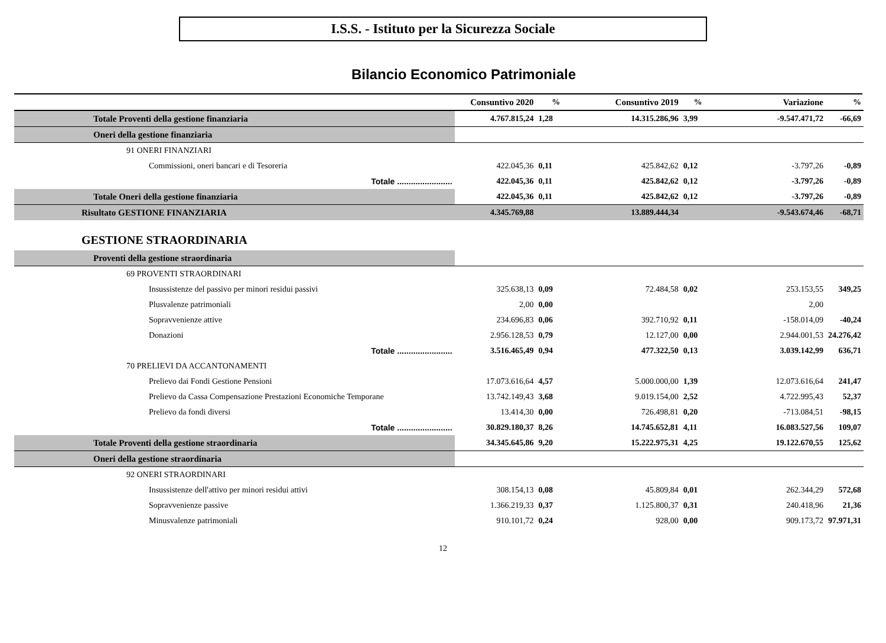I.S.S. - Istituto per la Sicurezza Sociale
Bilancio Economico Patrimoniale
| | Consuntivo 2020 | % | Consuntivo 2019 | % | Variazione | % |
| --- | --- | --- | --- | --- | --- | --- |
| Totale Proventi della gestione finanziaria | 4.767.815,24 | 1,28 | 14.315.286,96 | 3,99 | -9.547.471,72 | -66,69 |
| Oneri della gestione finanziaria | | | | | | |
| 91 ONERI FINANZIARI | | | | | | |
| Commissioni, oneri bancari e di Tesoreria | 422.045,36 | 0,11 | 425.842,62 | 0,12 | -3.797,26 | -0,89 |
| Totale ........................ | 422.045,36 | 0,11 | 425.842,62 | 0,12 | -3.797,26 | -0,89 |
| Totale Oneri della gestione finanziaria | 422.045,36 | 0,11 | 425.842,62 | 0,12 | -3.797,26 | -0,89 |
| Risultato GESTIONE FINANZIARIA | 4.345.769,88 | | 13.889.444,34 | | -9.543.674,46 | -68,71 |
| GESTIONE STRAORDINARIA | | | | | | |
| Proventi della gestione straordinaria | | | | | | |
| 69 PROVENTI STRAORDINARI | | | | | | |
| Insussistenze del passivo per minori residui passivi | 325.638,13 | 0,09 | 72.484,58 | 0,02 | 253.153,55 | 349,25 |
| Plusvalenze patrimoniali | 2,00 | 0,00 | | | 2,00 | |
| Sopravvenienze attive | 234.696,83 | 0,06 | 392.710,92 | 0,11 | -158.014,09 | -40,24 |
| Donazioni | 2.956.128,53 | 0,79 | 12.127,00 | 0,00 | 2.944.001,53 | 24.276,42 |
| Totale ........................ | 3.516.465,49 | 0,94 | 477.322,50 | 0,13 | 3.039.142,99 | 636,71 |
| 70 PRELIEVI DA ACCANTONAMENTI | | | | | | |
| Prelievo dai Fondi Gestione Pensioni | 17.073.616,64 | 4,57 | 5.000.000,00 | 1,39 | 12.073.616,64 | 241,47 |
| Prelievo da Cassa Compensazione Prestazioni Economiche Temporane | 13.742.149,43 | 3,68 | 9.019.154,00 | 2,52 | 4.722.995,43 | 52,37 |
| Prelievo da fondi diversi | 13.414,30 | 0,00 | 726.498,81 | 0,20 | -713.084,51 | -98,15 |
| Totale ........................ | 30.829.180,37 | 8,26 | 14.745.652,81 | 4,11 | 16.083.527,56 | 109,07 |
| Totale Proventi della gestione straordinaria | 34.345.645,86 | 9,20 | 15.222.975,31 | 4,25 | 19.122.670,55 | 125,62 |
| Oneri della gestione straordinaria | | | | | | |
| 92 ONERI STRAORDINARI | | | | | | |
| Insussistenze dell'attivo per minori residui attivi | 308.154,13 | 0,08 | 45.809,84 | 0,01 | 262.344,29 | 572,68 |
| Sopravvenienze passive | 1.366.219,33 | 0,37 | 1.125.800,37 | 0,31 | 240.418,96 | 21,36 |
| Minusvalenze patrimoniali | 910.101,72 | 0,24 | 928,00 | 0,00 | 909.173,72 | 97.971,31 |
12